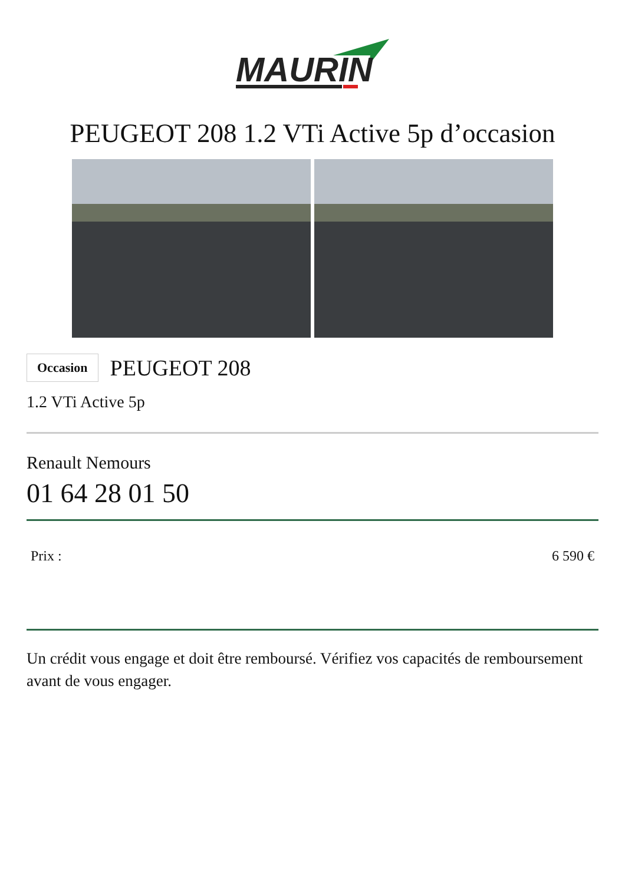MAURIN
PEUGEOT 208 1.2 VTi Active 5p d’occasion
Occasion PEUGEOT 208
1.2 VTi Active 5p
Renault Nemours
01 64 28 01 50
Prix : 6 590 €
Un crédit vous engage et doit être remboursé. Vérifiez vos capacités de remboursement avant de vous engager.